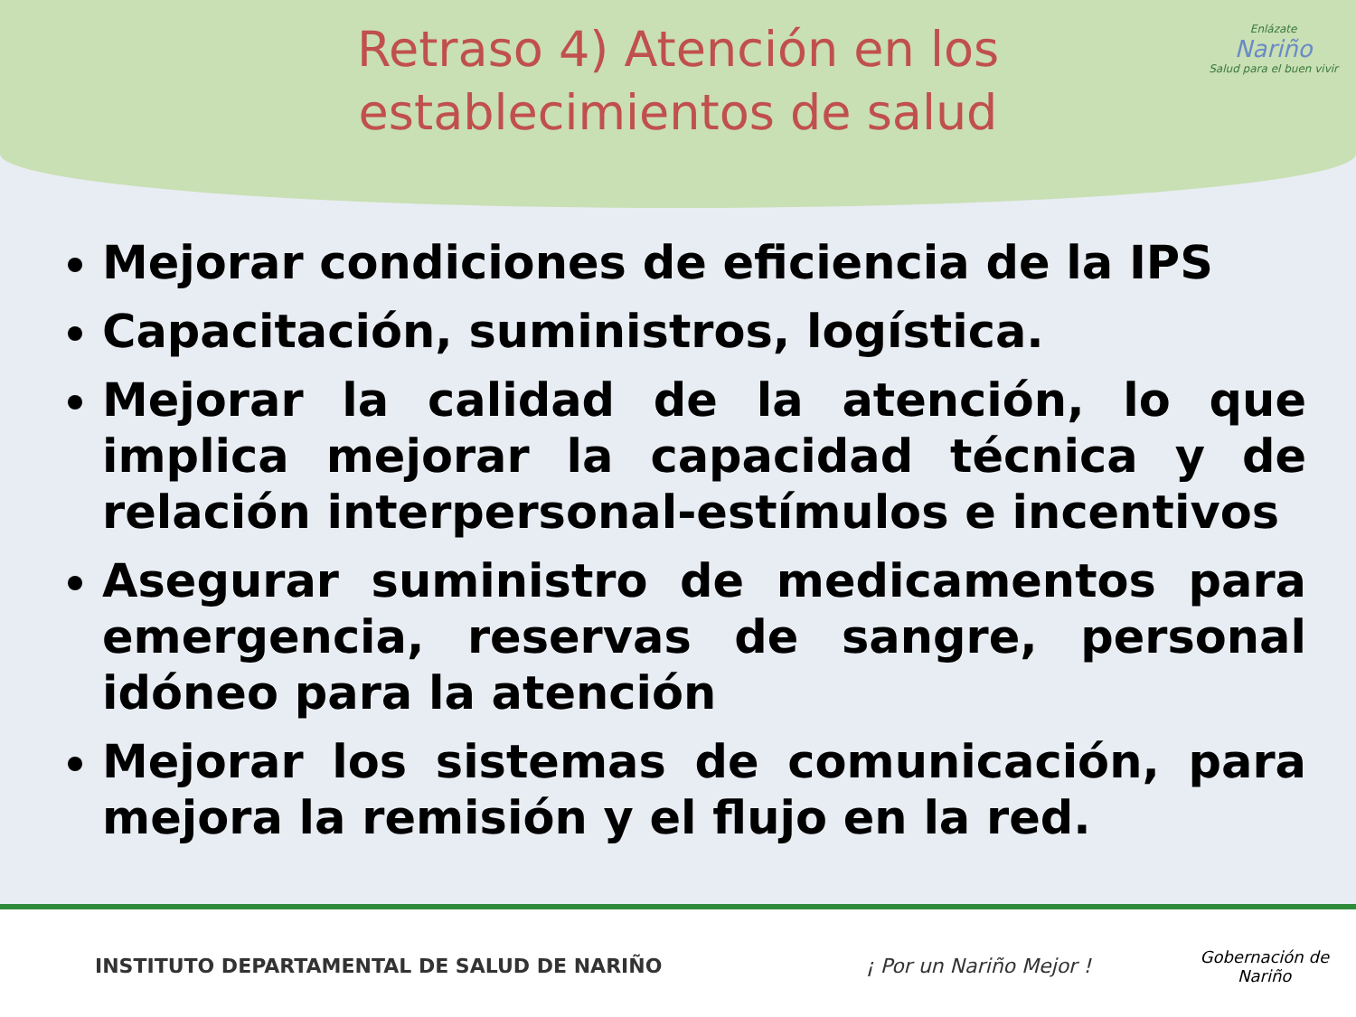Retraso 4) Atención en los establecimientos de salud
Enlázate
Nariño
Salud para el buen vivir
Mejorar condiciones de eficiencia de la IPS
Capacitación, suministros, logística.
Mejorar la calidad de la atención, lo que implica mejorar la capacidad técnica y de relación interpersonal-estímulos e incentivos
Asegurar suministro de medicamentos para emergencia, reservas de sangre, personal idóneo para la atención
Mejorar los sistemas de comunicación, para mejora la remisión y el flujo en la red.
INSTITUTO DEPARTAMENTAL DE SALUD DE NARIÑO ¡ Por un Nariño Mejor !
Gobernación de
Nariño